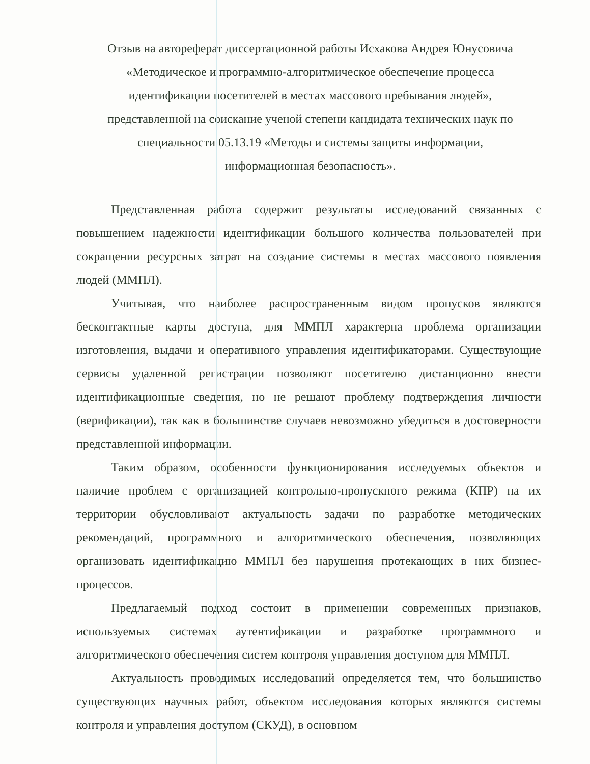Отзыв на автореферат диссертационной работы Исхакова Андрея Юнусовича
«Методическое и программно-алгоритмическое обеспечение процесса
идентификации посетителей в местах массового пребывания людей»,
представленной на соискание ученой степени кандидата технических наук по
специальности 05.13.19 «Методы и системы защиты информации,
информационная безопасность».
Представленная работа содержит результаты исследований связанных с повышением надежности идентификации большого количества пользователей при сокращении ресурсных затрат на создание системы в местах массового появления людей (ММПЛ).
Учитывая, что наиболее распространенным видом пропусков являются бесконтактные карты доступа, для ММПЛ характерна проблема организации изготовления, выдачи и оперативного управления идентификаторами. Существующие сервисы удаленной регистрации позволяют посетителю дистанционно внести идентификационные сведения, но не решают проблему подтверждения личности (верификации), так как в большинстве случаев невозможно убедиться в достоверности представленной информации.
Таким образом, особенности функционирования исследуемых объектов и наличие проблем с организацией контрольно-пропускного режима (КПР) на их территории обусловливают актуальность задачи по разработке методических рекомендаций, программного и алгоритмического обеспечения, позволяющих организовать идентификацию ММПЛ без нарушения протекающих в них бизнес-процессов.
Предлагаемый подход состоит в применении современных признаков, используемых системах аутентификации и разработке программного и алгоритмического обеспечения систем контроля управления доступом для ММПЛ.
Актуальность проводимых исследований определяется тем, что большинство существующих научных работ, объектом исследования которых являются системы контроля и управления доступом (СКУД), в основном